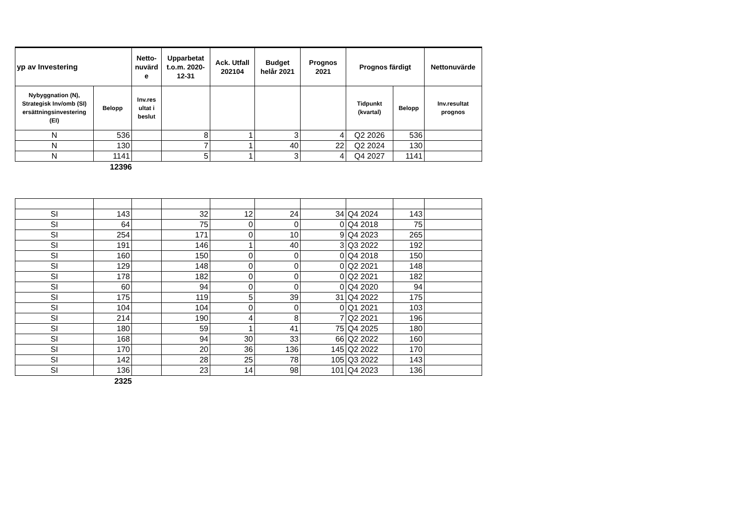| yp av Investering | | Netto-nuvärd e | Upparbetat t.o.m. 2020-12-31 | Ack. Utfall 202104 | Budget helår 2021 | Prognos 2021 | Prognos färdigt | | Nettonuvärde |
| --- | --- | --- | --- | --- | --- | --- | --- | --- | --- |
| Nybyggnation (N), Strategisk Inv/omb (SI) ersättningsinvestering (EI) | Belopp | Inv.res ultat i beslut | | | | | Tidpunkt (kvartal) | Belopp | Inv.resultat prognos |
| N | 536 | | 8 | 1 | 3 | 4 | Q2 2026 | 536 | |
| N | 130 | | 7 | 1 | 40 | 22 | Q2 2024 | 130 | |
| N | 1141 | | 5 | 1 | 3 | 4 | Q4 2027 | 1141 | |
12396
| SI | 143 | | 32 | 12 | 24 | 34 | Q4 2024 | 143 | |
| SI | 64 | | 75 | 0 | 0 | 0 | Q4 2018 | 75 | |
| SI | 254 | | 171 | 0 | 10 | 9 | Q4 2023 | 265 | |
| SI | 191 | | 146 | 1 | 40 | 3 | Q3 2022 | 192 | |
| SI | 160 | | 150 | 0 | 0 | 0 | Q4 2018 | 150 | |
| SI | 129 | | 148 | 0 | 0 | 0 | Q2 2021 | 148 | |
| SI | 178 | | 182 | 0 | 0 | 0 | Q2 2021 | 182 | |
| SI | 60 | | 94 | 0 | 0 | 0 | Q4 2020 | 94 | |
| SI | 175 | | 119 | 5 | 39 | 31 | Q4 2022 | 175 | |
| SI | 104 | | 104 | 0 | 0 | 0 | Q1 2021 | 103 | |
| SI | 214 | | 190 | 4 | 8 | 7 | Q2 2021 | 196 | |
| SI | 180 | | 59 | 1 | 41 | 75 | Q4 2025 | 180 | |
| SI | 168 | | 94 | 30 | 33 | 66 | Q2 2022 | 160 | |
| SI | 170 | | 20 | 36 | 136 | 145 | Q2 2022 | 170 | |
| SI | 142 | | 28 | 25 | 78 | 105 | Q3 2022 | 143 | |
| SI | 136 | | 23 | 14 | 98 | 101 | Q4 2023 | 136 | |
2325